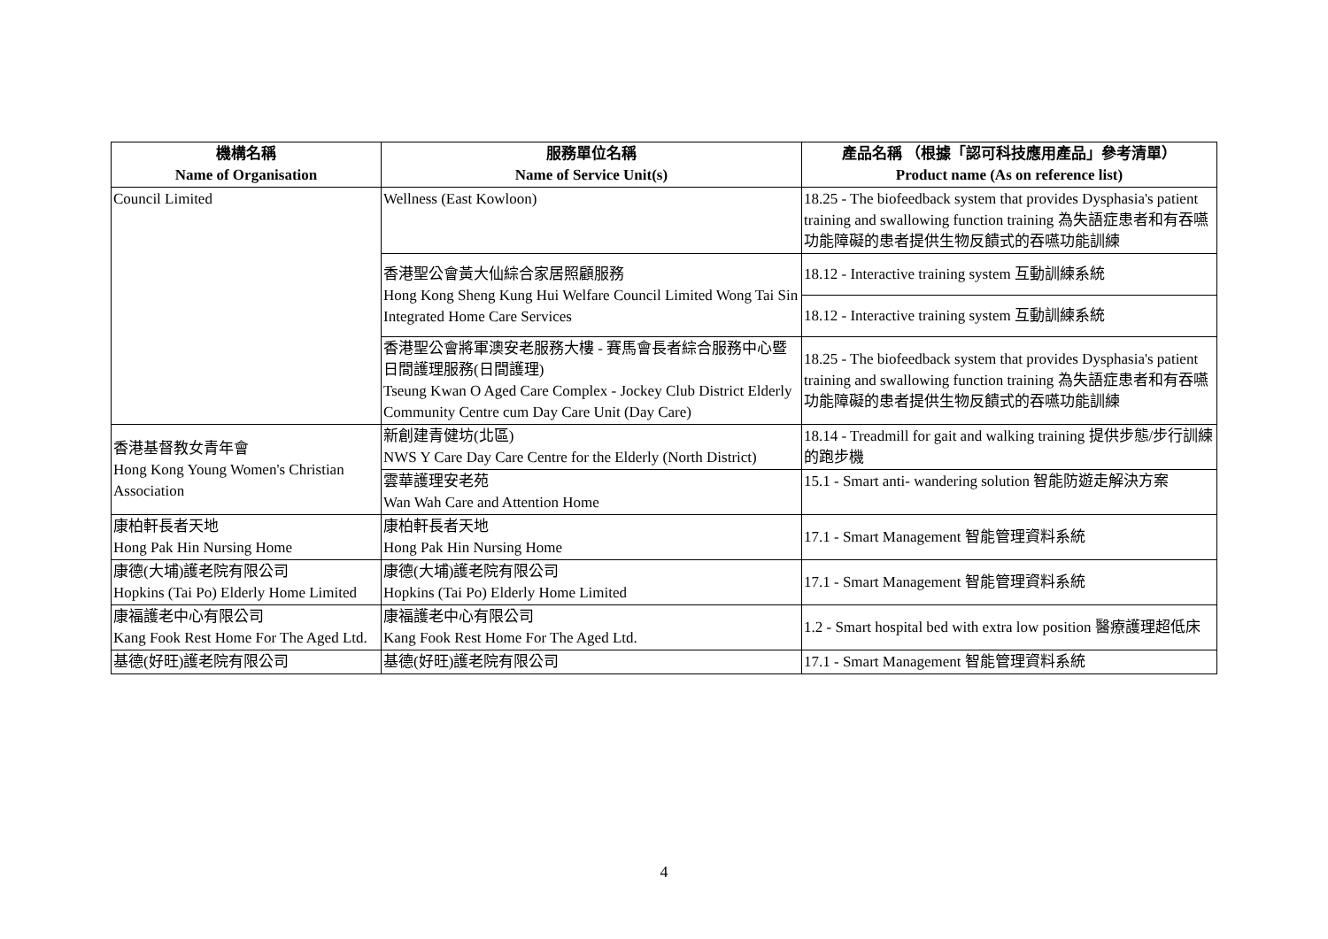| 機構名稱 Name of Organisation | 服務單位名稱 Name of Service Unit(s) | 產品名稱 （根據「認可科技應用產品」參考清單） Product name (As on reference list) |
| --- | --- | --- |
| Council Limited | Wellness (East Kowloon) | 18.25 - The biofeedback system that provides Dysphasia's patient training and swallowing function training 為失語症患者和有吞嚥功能障礙的患者提供生物反饋式的吞嚥功能訓練 |
| | 香港聖公會黃大仙綜合家居照顧服務 Hong Kong Sheng Kung Hui Welfare Council Limited Wong Tai Sin Integrated Home Care Services | 18.12 - Interactive training system 互動訓練系統 |
| | | 18.12 - Interactive training system 互動訓練系統 |
| | 香港聖公會將軍澳安老服務大樓 - 賽馬會長者綜合服務中心暨日間護理服務(日間護理) Tseung Kwan O Aged Care Complex - Jockey Club District Elderly Community Centre cum Day Care Unit (Day Care) | 18.25 - The biofeedback system that provides Dysphasia's patient training and swallowing function training 為失語症患者和有吞嚥功能障礙的患者提供生物反饋式的吞嚥功能訓練 |
| 香港基督教女青年會 Hong Kong Young Women's Christian Association | 新創建青健坊(北區) NWS Y Care Day Care Centre for the Elderly (North District) | 18.14 - Treadmill for gait and walking training 提供步態/步行訓練的跑步機 |
| | 雲華護理安老苑 Wan Wah Care and Attention Home | 15.1 - Smart anti- wandering solution 智能防遊走解決方案 |
| 康柏軒長者天地 Hong Pak Hin Nursing Home | 康柏軒長者天地 Hong Pak Hin Nursing Home | 17.1 - Smart Management 智能管理資料系統 |
| 康德(大埔)護老院有限公司 Hopkins (Tai Po) Elderly Home Limited | 康德(大埔)護老院有限公司 Hopkins (Tai Po) Elderly Home Limited | 17.1 - Smart Management 智能管理資料系統 |
| 康福護老中心有限公司 Kang Fook Rest Home For The Aged Ltd. | 康福護老中心有限公司 Kang Fook Rest Home For The Aged Ltd. | 1.2 - Smart hospital bed with extra low position 醫療護理超低床 |
| 基德(好旺)護老院有限公司 | 基德(好旺)護老院有限公司 | 17.1 - Smart Management 智能管理資料系統 |
4